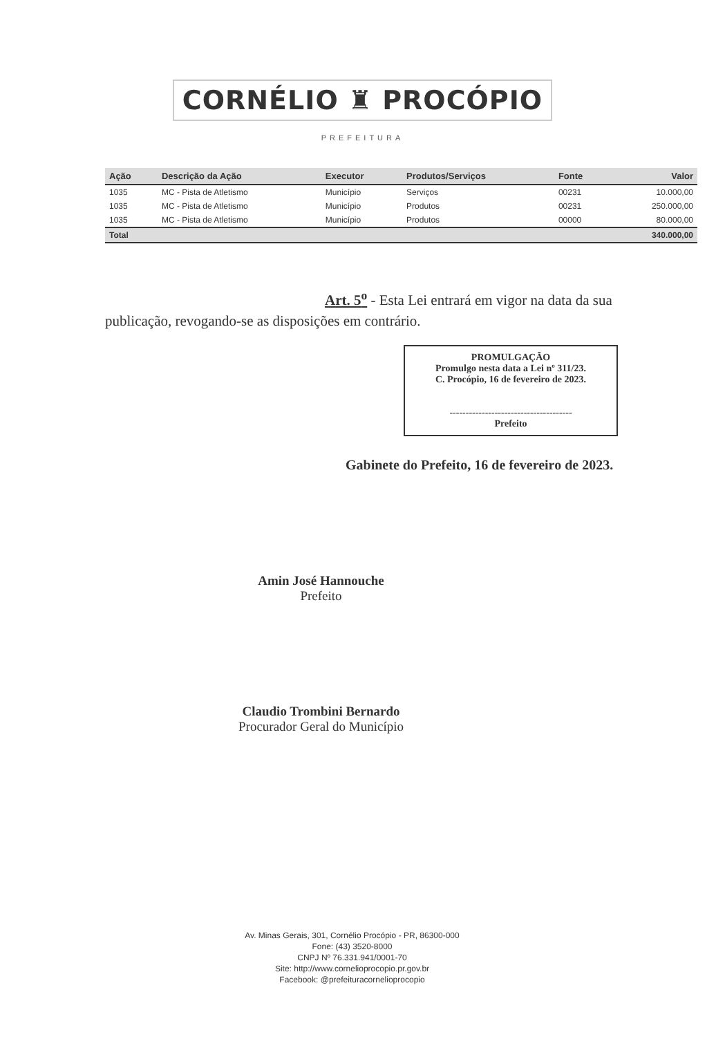CORNÉLIO ♜ PROCÓPIO
PREFEITURA
| Ação | Descrição da Ação | Executor | Produtos/Serviços | Fonte | Valor |
| --- | --- | --- | --- | --- | --- |
| 1035 | MC - Pista de Atletismo | Município | Serviços | 00231 | 10.000,00 |
| 1035 | MC - Pista de Atletismo | Município | Produtos | 00231 | 250.000,00 |
| 1035 | MC - Pista de Atletismo | Município | Produtos | 00000 | 80.000,00 |
| Total | | | | | 340.000,00 |
Art. 5<sup>o</sup> - Esta Lei entrará em vigor na data da sua
publicação, revogando-se as disposições em contrário.
PROMULGAÇÃO
Promulgo nesta data a Lei nº 311/23.
C. Procópio, 16 de fevereiro de 2023.
--------------------------------------
Prefeito
Gabinete do Prefeito, 16 de fevereiro de 2023.
Amin José Hannouche
Prefeito
Claudio Trombini Bernardo
Procurador Geral do Município
Av. Minas Gerais, 301, Cornélio Procópio - PR, 86300-000
Fone: (43) 3520-8000
CNPJ Nº 76.331.941/0001-70
Site: http://www.cornelioprocopio.pr.gov.br
Facebook: @prefeituracornelioprocopio